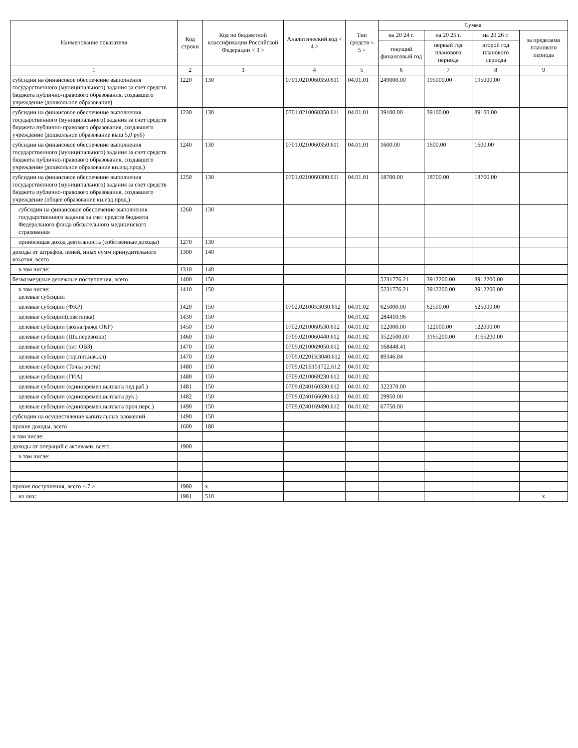| Наименование показателя | Код строки | Код по бюджетной классификации Российской Федерации < 3 > | Аналитический код < 4 > | Тип средств < 5 > | Сумма | | | |
| --- | --- | --- | --- | --- | --- | --- | --- | --- |
| | | | | | на 20 24 г. | на 20 25 г. | на 20 26 г. | за пределами планового периода |
| | | | | | текущий финансовый год | первый год планового периода | второй год планового периода | |
| 1 | 2 | 3 | 4 | 5 | 6 | 7 | 8 | 9 |
| субсидии на финансовое обеспечение выполнения государственного (муниципального) задания за счет средств бюджета публично-правового образования, создавшего учреждение (дошкольное образование) | 1220 | 130 | 0701.0210060350.611 | 04.01.01 | 249000.00 | 195000.00 | 195000.00 | |
| субсидии на финансовое обеспечение выполнения государственного (муниципального) задания за счет средств бюджета публично-правового образования, создавшего учреждение (дошкольное образование выш 5,0 руб) | 1230 | 130 | 0701.0210060350.611 | 04.01.01 | 39100.00 | 39100.00 | 39100.00 | |
| субсидии на финансовое обеспечение выполнения государственного (муниципального) задания за счет средств бюджета публично-правового образования, создавшего учреждение (дошкольное образование кн.изд.прод.) | 1240 | 130 | 0701.0210060350.611 | 04.01.01 | 1600.00 | 1600.00 | 1600.00 | |
| субсидии на финансовое обеспечение выполнения государственного (муниципального) задания за счет средств бюджета публично-правового образования, создавшего учреждение (общее образование кн.изд.прод.) | 1250 | 130 | 0701.0210060300.611 | 04.01.01 | 18700.00 | 18700.00 | 18700.00 | |
| субсидии на финансовое обеспечение выполнения государственного задания за счет средств бюджета Федерального фонда обязательного медицинского страхования | 1260 | 130 | | | | | | |
| приносящая доход деятельность (собственные доходы) | 1270 | 130 | | | | | | |
| доходы от штрафов, пеней, иных сумм принудительного изъятия, всего | 1300 | 140 | | | | | | |
| в том числе: | 1310 | 140 | | | | | | |
| безвозмездные денежные поступления, всего | 1400 | 150 | | | 5231776.21 | 3912200.00 | 3912200.00 | |
| в том числе: целевые субсидии | 1410 | 150 | | | 5231776.21 | 3912200.00 | 3912200.00 | |
| целевые субсидии (ФКР) | 1420 | 150 | 0702.02100R3030.612 | 04.01.02 | 625000.00 | 62500.00 | 625000.00 | |
| целевые субсидии(советника) | 1430 | 150 | | 04.01.02 | 284410.96 | | | |
| целевые субсидии (вознагражд ОКР) | 1450 | 150 | 0702.0210060530.612 | 04.01.02 | 122000.00 | 122000.00 | 122000.00 | |
| целевые субсидии (Шк.перевозки) | 1460 | 150 | 0709.0210060440.612 | 04.01.02 | 3522500.00 | 3165200.00 | 3165200.00 | |
| целевые субсидии (пит ОВЗ) | 1470 | 150 | 0709.0210069050.612 | 04.01.02 | 168448.41 | | | |
| целевые субсидии (гор.пит.нач.кл) | 1470 | 150 | 0709.02201R3040.612 | 04.01.02 | 89346.84 | | | |
| целевые субсидии (Точка роста) | 1480 | 150 | 0709.021E151722.612 | 04.01.02 | | | | |
| целевые субсидии (ГИА) | 1480 | 150 | 0709.0210069230.612 | 04.01.02 | | | | |
| целевые субсидии (единовремен.выплата пед.раб.) | 1481 | 150 | 0709.0240160330.612 | 04.01.02 | 322370.00 | | | |
| целевые субсидии (единовремен.выплата рук.) | 1482 | 150 | 0709.0240166690.612 | 04.01.02 | 29950.00 | | | |
| целевые субсидии (единовремен.выплата проч.перс.) | 1490 | 150 | 0709.0240169490.612 | 04.01.02 | 67750.00 | | | |
| субсидии на осуществление капитальных вложений | 1490 | 150 | | | | | | |
| прочие доходы, всего | 1600 | 180 | | | | | | |
| в том числе: | | | | | | | | |
| доходы от операций с активами, всего | 1900 | | | | | | | |
| в том числе: | | | | | | | | |
| прочие поступления, всего < 7 > | 1980 | x | | | | | | |
| из них: | 1981 | 510 | | | | | | x |